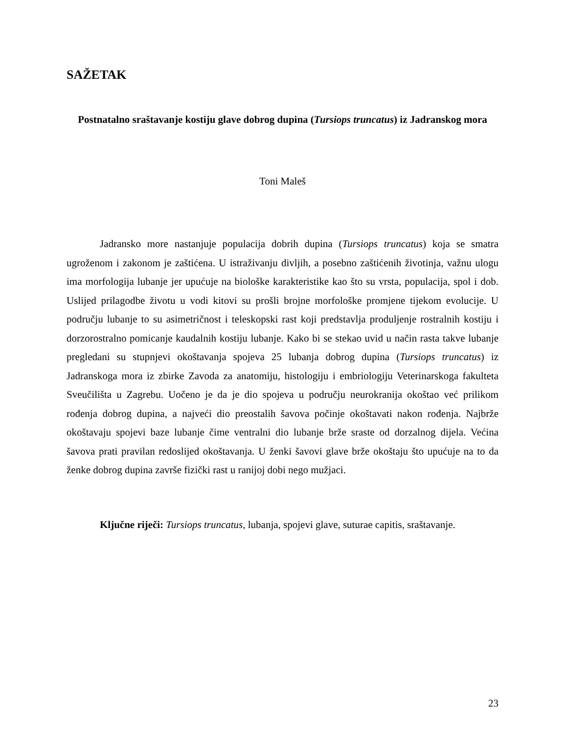SAŽETAK
Postnatalno sraštavanje kostiju glave dobrog dupina (Tursiops truncatus) iz Jadranskog mora
Toni Maleš
Jadransko more nastanjuje populacija dobrih dupina (Tursiops truncatus) koja se smatra ugroženom i zakonom je zaštićena. U istraživanju divljih, a posebno zaštićenih životinja, važnu ulogu ima morfologija lubanje jer upućuje na biološke karakteristike kao što su vrsta, populacija, spol i dob. Uslijed prilagodbe životu u vodi kitovi su prošli brojne morfološke promjene tijekom evolucije. U području lubanje to su asimetričnost i teleskopski rast koji predstavlja produljenje rostralnih kostiju i dorzorostralno pomicanje kaudalnih kostiju lubanje. Kako bi se stekao uvid u način rasta takve lubanje pregledani su stupnjevi okoštavanja spojeva 25 lubanja dobrog dupina (Tursiops truncatus) iz Jadranskoga mora iz zbirke Zavoda za anatomiju, histologiju i embriologiju Veterinarskoga fakulteta Sveučilišta u Zagrebu. Uočeno je da je dio spojeva u području neurokranija okoštao već prilikom rođenja dobrog dupina, a najveći dio preostalih šavova počinje okoštavati nakon rođenja. Najbrže okoštavaju spojevi baze lubanje čime ventralni dio lubanje brže sraste od dorzalnog dijela. Većina šavova prati pravilan redoslijed okoštavanja. U ženki šavovi glave brže okoštaju što upućuje na to da ženke dobrog dupina završe fizički rast u ranijoj dobi nego mužjaci.
Ključne riječi: Tursiops truncatus, lubanja, spojevi glave, suturae capitis, sraštavanje.
23